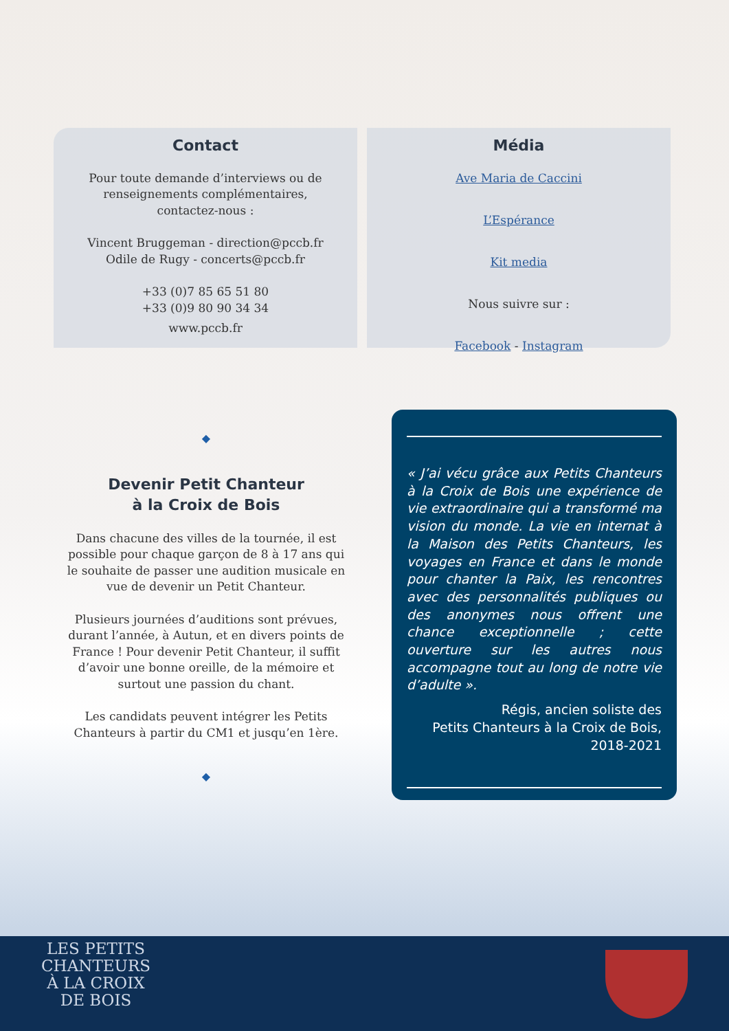Contact
Pour toute demande d’interviews ou de
renseignements complémentaires,
contactez-nous :
Vincent Bruggeman - direction@pccb.fr
Odile de Rugy - concerts@pccb.fr
+33 (0)7 85 65 51 80
+33 (0)9 80 90 34 34
www.pccb.fr
Média
Ave Maria de Caccini
L’Espérance
Kit media
Nous suivre sur :
Facebook - Instagram
◆
Devenir Petit Chanteur
à la Croix de Bois
Dans chacune des villes de la tournée, il est possible pour chaque garçon de 8 à 17 ans qui le souhaite de passer une audition musicale en vue de devenir un Petit Chanteur.
Plusieurs journées d’auditions sont prévues, durant l’année, à Autun, et en divers points de France ! Pour devenir Petit Chanteur, il suffit d’avoir une bonne oreille, de la mémoire et surtout une passion du chant.
Les candidats peuvent intégrer les Petits Chanteurs à partir du CM1 et jusqu’en 1ère.
◆
« J’ai vécu grâce aux Petits Chanteurs à la Croix de Bois une expérience de vie extraordinaire qui a transformé ma vision du monde. La vie en internat à la Maison des Petits Chanteurs, les voyages en France et dans le monde pour chanter la Paix, les rencontres avec des personnalités publiques ou des anonymes nous offrent une chance exceptionnelle ; cette ouverture sur les autres nous accompagne tout au long de notre vie d’adulte ».
Régis, ancien soliste des
Petits Chanteurs à la Croix de Bois,
2018-2021
LES PETITS
CHANTEURS
À LA CROIX
DE BOIS